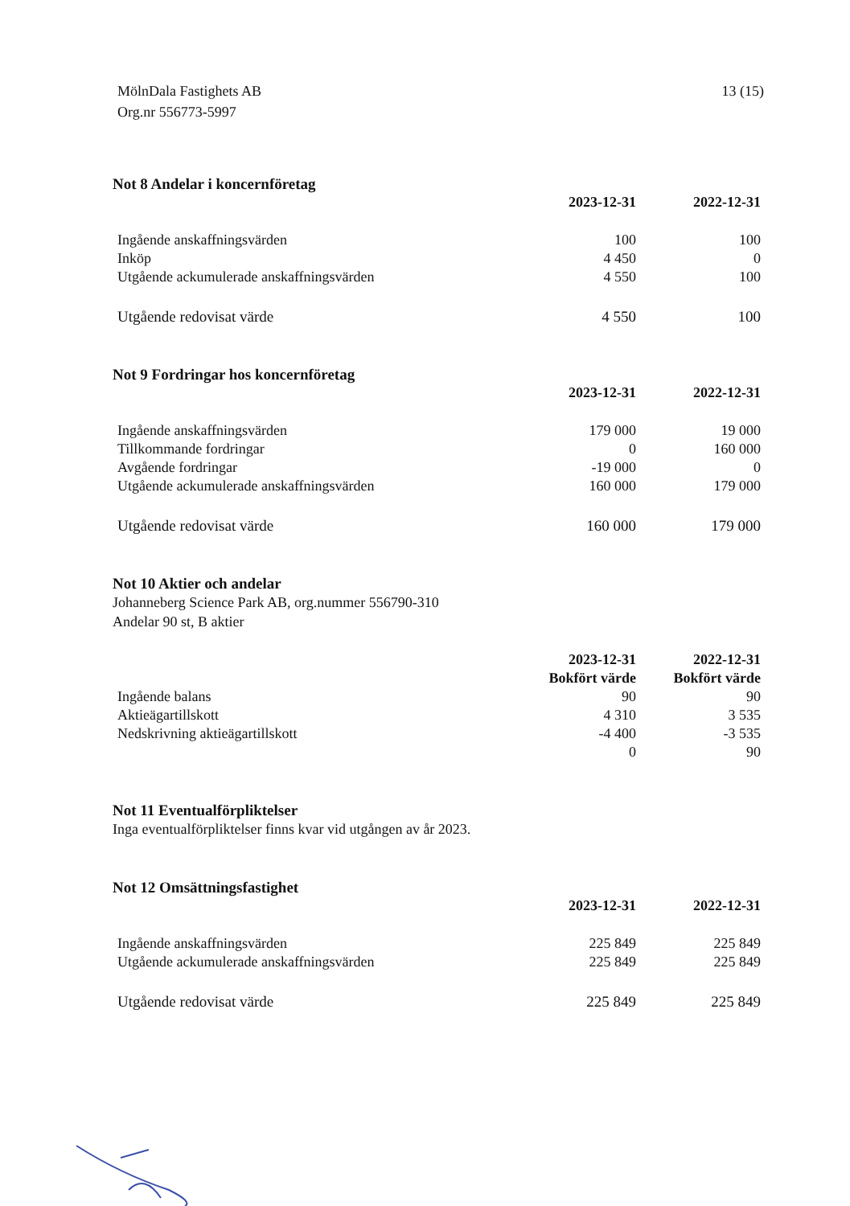MölnDala Fastighets AB
Org.nr 556773-5997
13 (15)
Not 8 Andelar i koncernföretag
| | 2023-12-31 | 2022-12-31 |
| --- | --- | --- |
| Ingående anskaffningsvärden | 100 | 100 |
| Inköp | 4 450 | 0 |
| Utgående ackumulerade anskaffningsvärden | 4 550 | 100 |
| Utgående redovisat värde | 4 550 | 100 |
Not 9 Fordringar hos koncernföretag
| | 2023-12-31 | 2022-12-31 |
| --- | --- | --- |
| Ingående anskaffningsvärden | 179 000 | 19 000 |
| Tillkommande fordringar | 0 | 160 000 |
| Avgående fordringar | -19 000 | 0 |
| Utgående ackumulerade anskaffningsvärden | 160 000 | 179 000 |
| Utgående redovisat värde | 160 000 | 179 000 |
Not 10 Aktier och andelar
Johanneberg Science Park AB, org.nummer 556790-310
Andelar 90 st, B aktier
| | 2023-12-31 | 2022-12-31 |
| --- | --- | --- |
| | Bokfört värde | Bokfört värde |
| Ingående balans | 90 | 90 |
| Aktieägartillskott | 4 310 | 3 535 |
| Nedskrivning aktieägartillskott | -4 400 | -3 535 |
| | 0 | 90 |
Not 11 Eventualförpliktelser
Inga eventualförpliktelser finns kvar vid utgången av år 2023.
Not 12 Omsättningsfastighet
| | 2023-12-31 | 2022-12-31 |
| --- | --- | --- |
| Ingående anskaffningsvärden | 225 849 | 225 849 |
| Utgående ackumulerade anskaffningsvärden | 225 849 | 225 849 |
| Utgående redovisat värde | 225 849 | 225 849 |